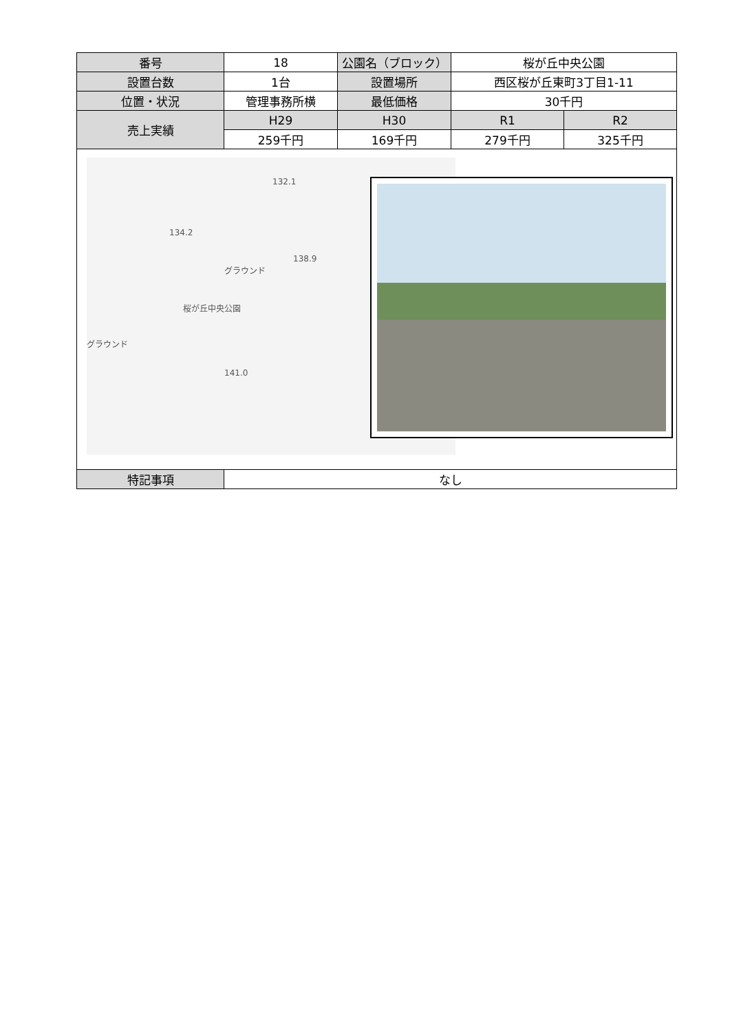| 番号 | 18 | 公園名（ブロック） | 桜が丘中央公園 | |
| 設置台数 | 1台 | 設置場所 | 西区桜が丘東町3丁目1-11 | |
| 位置・状況 | 管理事務所横 | 最低価格 | 30千円 | |
| 売上実績 | H29 | H30 | R1 | R2 |
| | 259千円 | 169千円 | 279千円 | 325千円 |
| 138.9 桜が丘中央公園 グラウンド グラウンド 141.0 132.1 134.2 | | | | |
| 特記事項 | なし | | | |